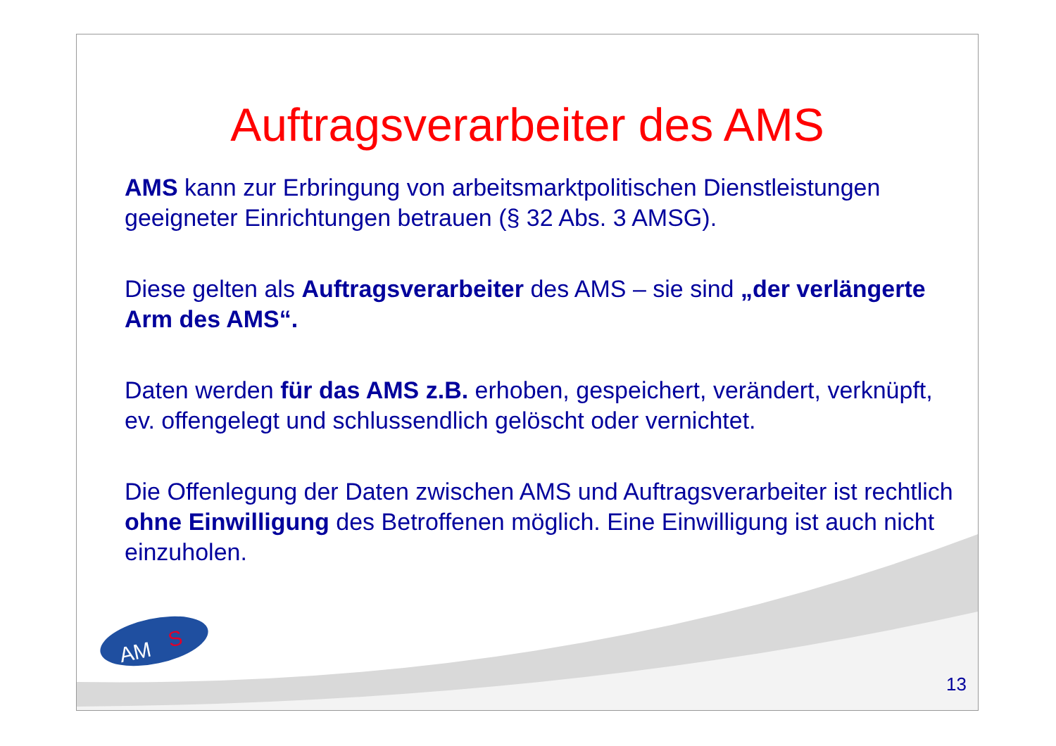Auftragsverarbeiter des AMS
AMS kann zur Erbringung von arbeitsmarktpolitischen Dienstleistungen geeigneter Einrichtungen betrauen (§ 32 Abs. 3 AMSG).
Diese gelten als Auftragsverarbeiter des AMS – sie sind „der verlängerte Arm des AMS“.
Daten werden für das AMS z.B. erhoben, gespeichert, verändert, verknüpft, ev. offengelegt und schlussendlich gelöscht oder vernichtet.
Die Offenlegung der Daten zwischen AMS und Auftragsverarbeiter ist rechtlich ohne Einwilligung des Betroffenen möglich. Eine Einwilligung ist auch nicht einzuholen.
AM
S
13